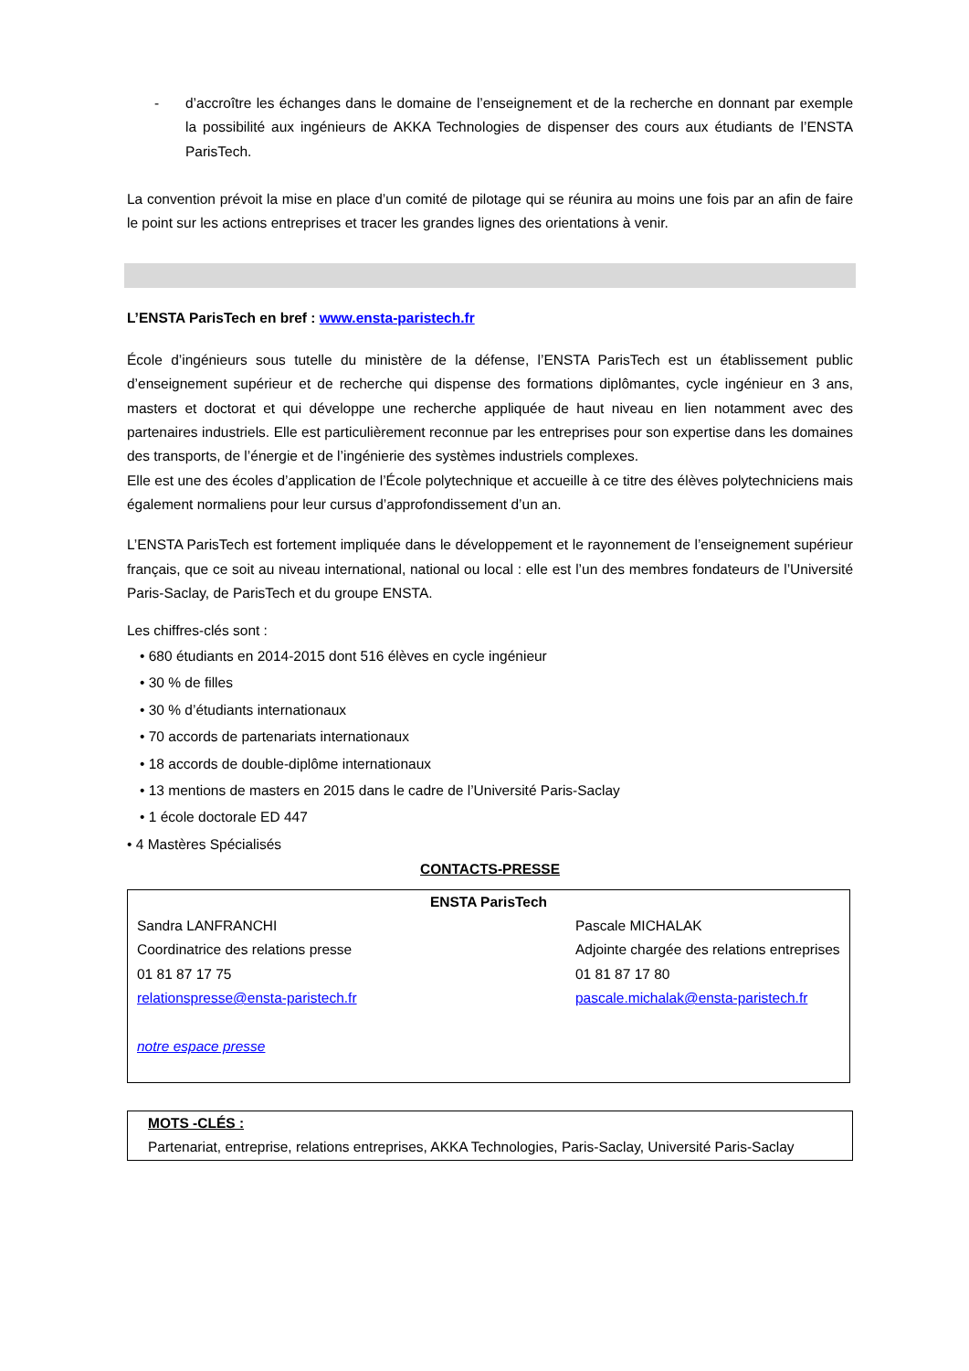- d’accroître les échanges dans le domaine de l’enseignement et de la recherche en donnant par exemple la possibilité aux ingénieurs de AKKA Technologies de dispenser des cours aux étudiants de l’ENSTA ParisTech.
La convention prévoit la mise en place d’un comité de pilotage qui se réunira au moins une fois par an afin de faire le point sur les actions entreprises et tracer les grandes lignes des orientations à venir.
L’ENSTA ParisTech en bref : www.ensta-paristech.fr
École d’ingénieurs sous tutelle du ministère de la défense, l’ENSTA ParisTech est un établissement public d’enseignement supérieur et de recherche qui dispense des formations diplômantes, cycle ingénieur en 3 ans, masters et doctorat et qui développe une recherche appliquée de haut niveau en lien notamment avec des partenaires industriels. Elle est particulièrement reconnue par les entreprises pour son expertise dans les domaines des transports, de l’énergie et de l’ingénierie des systèmes industriels complexes.
Elle est une des écoles d’application de l’École polytechnique et accueille à ce titre des élèves polytechniciens mais également normaliens pour leur cursus d’approfondissement d’un an.
L’ENSTA ParisTech est fortement impliquée dans le développement et le rayonnement de l’enseignement supérieur français, que ce soit au niveau international, national ou local : elle est l’un des membres fondateurs de l’Université Paris-Saclay, de ParisTech et du groupe ENSTA.
Les chiffres-clés sont :
• 680 étudiants en 2014-2015 dont 516 élèves en cycle ingénieur
• 30 % de filles
• 30 % d’étudiants internationaux
• 70 accords de partenariats internationaux
• 18 accords de double-diplôme internationaux
• 13 mentions de masters en 2015 dans le cadre de l’Université Paris-Saclay
• 1 école doctorale ED 447
• 4 Mastères Spécialisés
CONTACTS-PRESSE
| ENSTA ParisTech | |
| --- | --- |
| Sandra LANFRANCHI Coordinatrice des relations presse 01 81 87 17 75 relationspresse@ensta-paristech.fr notre espace presse | Pascale MICHALAK Adjointe chargée des relations entreprises 01 81 87 17 80 pascale.michalak@ensta-paristech.fr |
MOTS -CLÉS :
Partenariat, entreprise, relations entreprises, AKKA Technologies, Paris-Saclay, Université Paris-Saclay